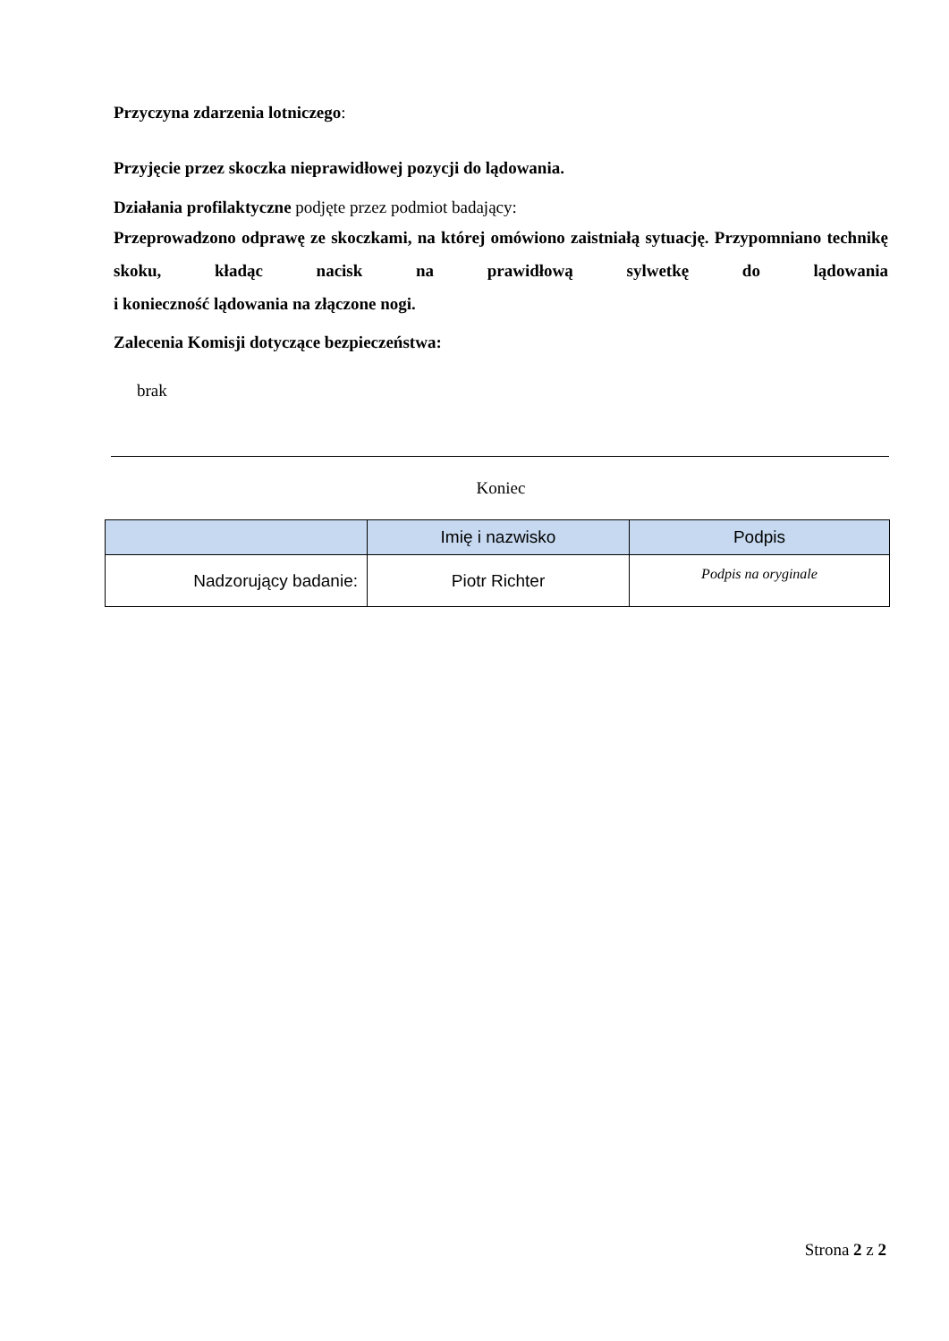Przyczyna zdarzenia lotniczego:
Przyjęcie przez skoczka nieprawidłowej pozycji do lądowania.
Działania profilaktyczne podjęte przez podmiot badający:
Przeprowadzono odprawę ze skoczkami, na której omówiono zaistniałą sytuację. Przypomniano technikę skoku, kładąc nacisk na prawidłową sylwetkę do lądowania
i konieczność lądowania na złączone nogi.
Zalecenia Komisji dotyczące bezpieczeństwa:
brak
Koniec
| | Imię i nazwisko | Podpis |
| --- | --- | --- |
| Nadzorujący badanie: | Piotr Richter | Podpis na oryginale |
Strona 2 z 2